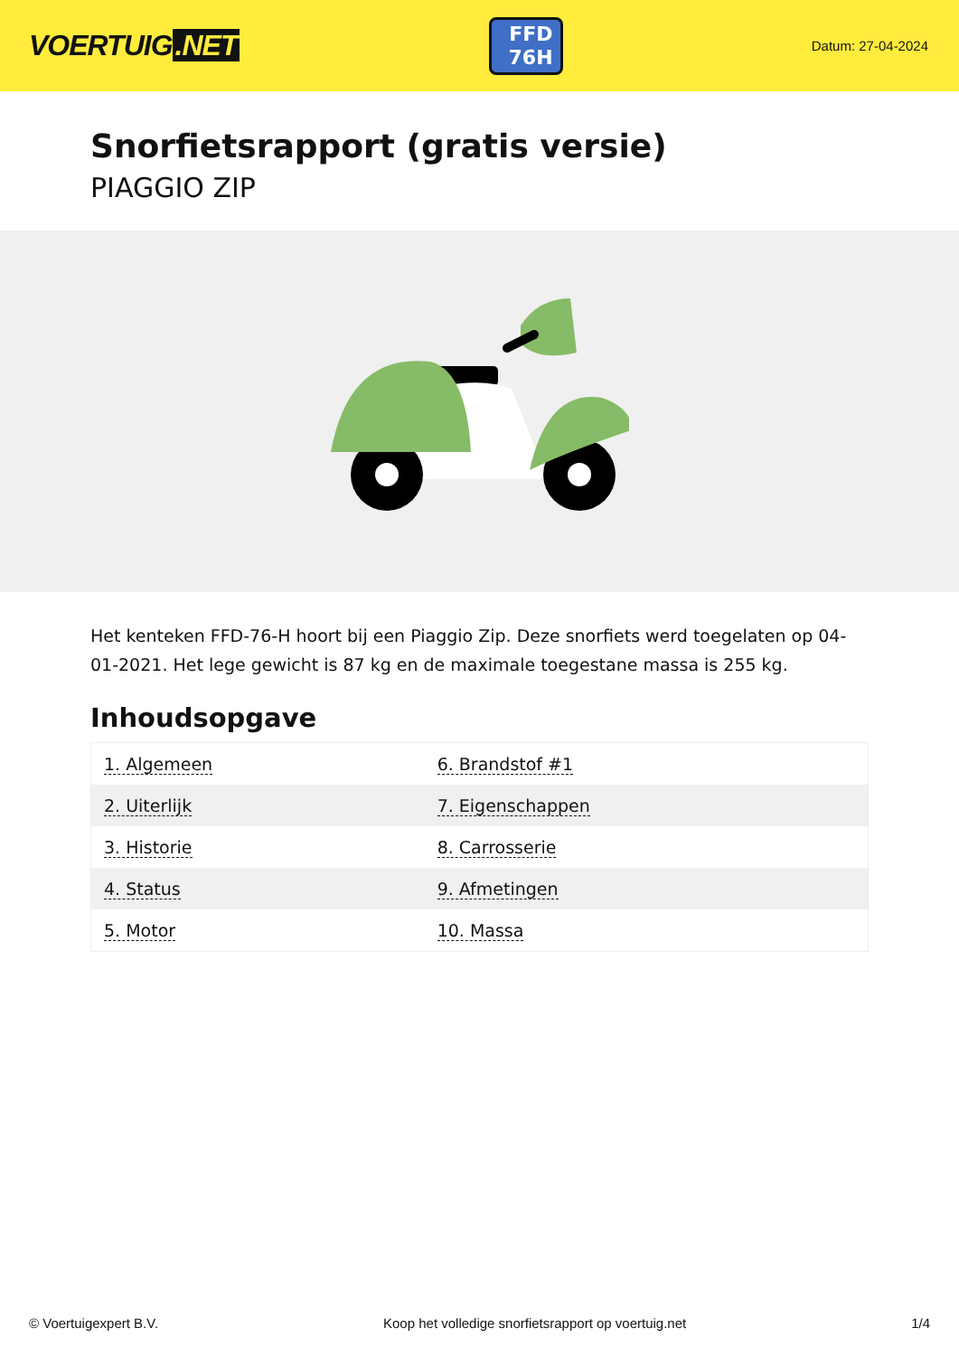VOERTUIG.NET
FFD
76H
Datum: 27-04-2024
Snorfietsrapport (gratis versie)
PIAGGIO ZIP
Het kenteken FFD-76-H hoort bij een Piaggio Zip. Deze snorfiets werd toegelaten op 04-01-2021. Het lege gewicht is 87 kg en de maximale toegestane massa is 255 kg.
Inhoudsopgave
| 1. Algemeen | 6. Brandstof #1 |
| 2. Uiterlijk | 7. Eigenschappen |
| 3. Historie | 8. Carrosserie |
| 4. Status | 9. Afmetingen |
| 5. Motor | 10. Massa |
© Voertuigexpert B.V. Koop het volledige snorfietsrapport op voertuig.net 1/4